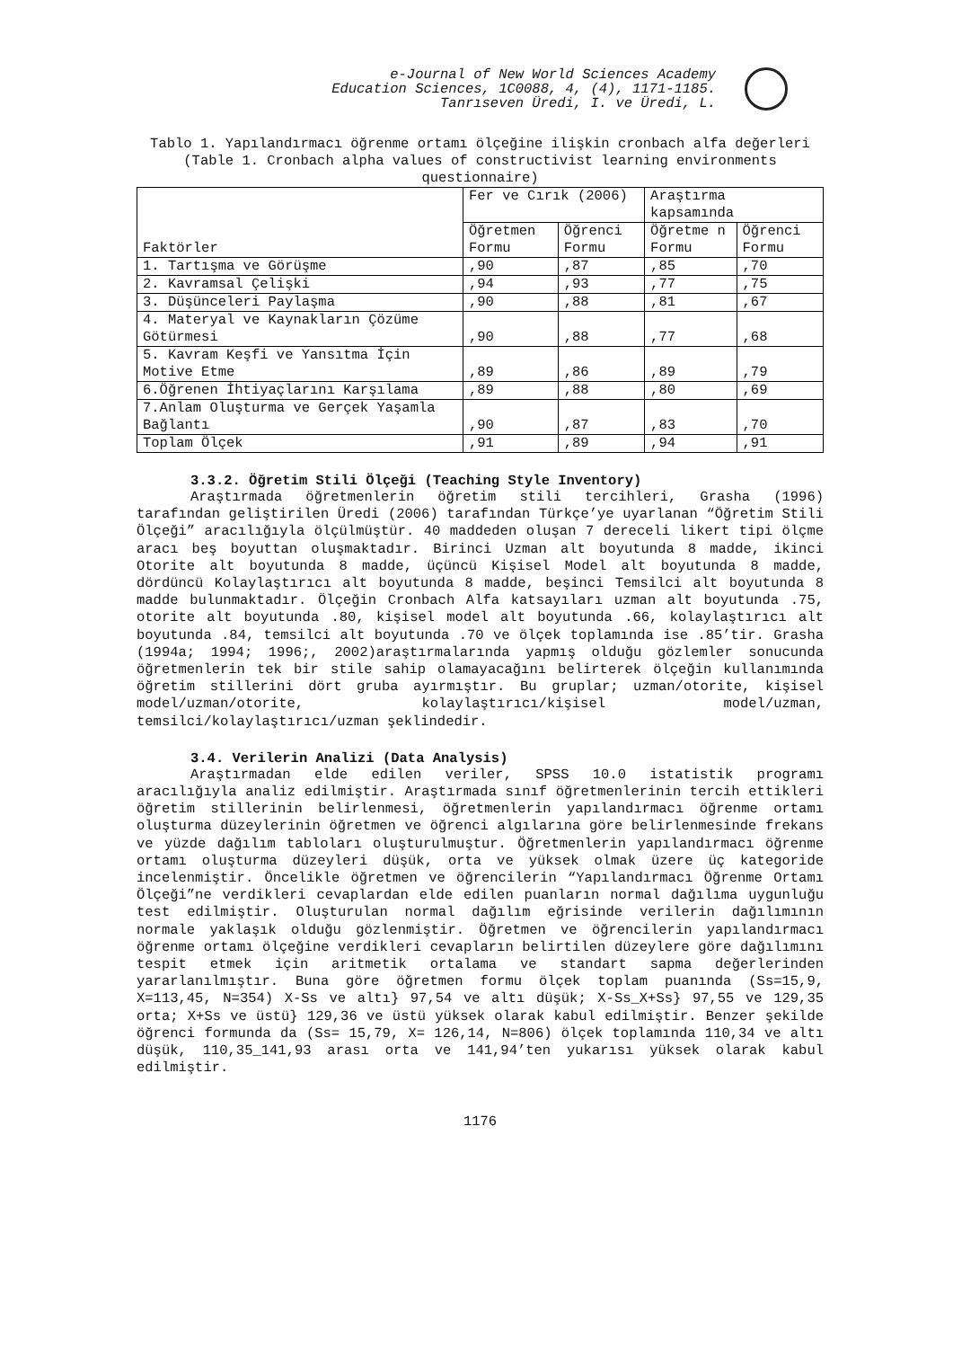e-Journal of New World Sciences Academy
Education Sciences, 1C0088, 4, (4), 1171-1185.
Tanrıseven Üredi, I. ve Üredi, L.
Tablo 1. Yapılandırmacı öğrenme ortamı ölçeğine ilişkin cronbach alfa değerleri
(Table 1. Cronbach alpha values of constructivist learning environments questionnaire)
| Faktörler | Fer ve Cırık (2006) | | Araştırma kapsamında | |
| --- | --- | --- | --- | --- |
| | Öğretmen Formu | Öğrenci Formu | Öğretme n Formu | Öğrenci Formu |
| 1. Tartışma ve Görüşme | ,90 | ,87 | ,85 | ,70 |
| 2. Kavramsal Çelişki | ,94 | ,93 | ,77 | ,75 |
| 3. Düşünceleri Paylaşma | ,90 | ,88 | ,81 | ,67 |
| 4. Materyal ve Kaynakların Çözüme Götürmesi | ,90 | ,88 | ,77 | ,68 |
| 5. Kavram Keşfi ve Yansıtma İçin Motive Etme | ,89 | ,86 | ,89 | ,79 |
| 6.Öğrenen İhtiyaçlarını Karşılama | ,89 | ,88 | ,80 | ,69 |
| 7.Anlam Oluşturma ve Gerçek Yaşamla Bağlantı | ,90 | ,87 | ,83 | ,70 |
| Toplam Ölçek | ,91 | ,89 | ,94 | ,91 |
3.3.2. Öğretim Stili Ölçeği (Teaching Style Inventory)
Araştırmada öğretmenlerin öğretim stili tercihleri, Grasha (1996) tarafından geliştirilen Üredi (2006) tarafından Türkçe’ye uyarlanan “Öğretim Stili Ölçeği” aracılığıyla ölçülmüştür. 40 maddeden oluşan 7 dereceli likert tipi ölçme aracı beş boyuttan oluşmaktadır. Birinci Uzman alt boyutunda 8 madde, ikinci Otorite alt boyutunda 8 madde, üçüncü Kişisel Model alt boyutunda 8 madde, dördüncü Kolaylaştırıcı alt boyutunda 8 madde, beşinci Temsilci alt boyutunda 8 madde bulunmaktadır. Ölçeğin Cronbach Alfa katsayıları uzman alt boyutunda .75, otorite alt boyutunda .80, kişisel model alt boyutunda .66, kolaylaştırıcı alt boyutunda .84, temsilci alt boyutunda .70 ve ölçek toplamında ise .85’tir. Grasha (1994a; 1994; 1996;, 2002)araştırmalarında yapmış olduğu gözlemler sonucunda öğretmenlerin tek bir stile sahip olamayacağını belirterek ölçeğin kullanımında öğretim stillerini dört gruba ayırmıştır. Bu gruplar; uzman/otorite, kişisel model/uzman/otorite, kolaylaştırıcı/kişisel model/uzman, temsilci/kolaylaştırıcı/uzman şeklindedir.
3.4. Verilerin Analizi (Data Analysis)
Araştırmadan elde edilen veriler, SPSS 10.0 istatistik programı aracılığıyla analiz edilmiştir. Araştırmada sınıf öğretmenlerinin tercih ettikleri öğretim stillerinin belirlenmesi, öğretmenlerin yapılandırmacı öğrenme ortamı oluşturma düzeylerinin öğretmen ve öğrenci algılarına göre belirlenmesinde frekans ve yüzde dağılım tabloları oluşturulmuştur. Öğretmenlerin yapılandırmacı öğrenme ortamı oluşturma düzeyleri düşük, orta ve yüksek olmak üzere üç kategoride incelenmiştir. Öncelikle öğretmen ve öğrencilerin “Yapılandırmacı Öğrenme Ortamı Ölçeği”ne verdikleri cevaplardan elde edilen puanların normal dağılıma uygunluğu test edilmiştir. Oluşturulan normal dağılım eğrisinde verilerin dağılımının normale yaklaşık olduğu gözlenmiştir. Öğretmen ve öğrencilerin yapılandırmacı öğrenme ortamı ölçeğine verdikleri cevapların belirtilen düzeylere göre dağılımını tespit etmek için aritmetik ortalama ve standart sapma değerlerinden yararlanılmıştır. Buna göre öğretmen formu ölçek toplam puanında (Ss=15,9, X=113,45, N=354) X-Ss ve altı} 97,54 ve altı düşük; X-Ss_X+Ss} 97,55 ve 129,35 orta; X+Ss ve üstü} 129,36 ve üstü yüksek olarak kabul edilmiştir. Benzer şekilde öğrenci formunda da (Ss= 15,79, X= 126,14, N=806) ölçek toplamında 110,34 ve altı düşük, 110,35_141,93 arası orta ve 141,94’ten yukarısı yüksek olarak kabul edilmiştir.
1176